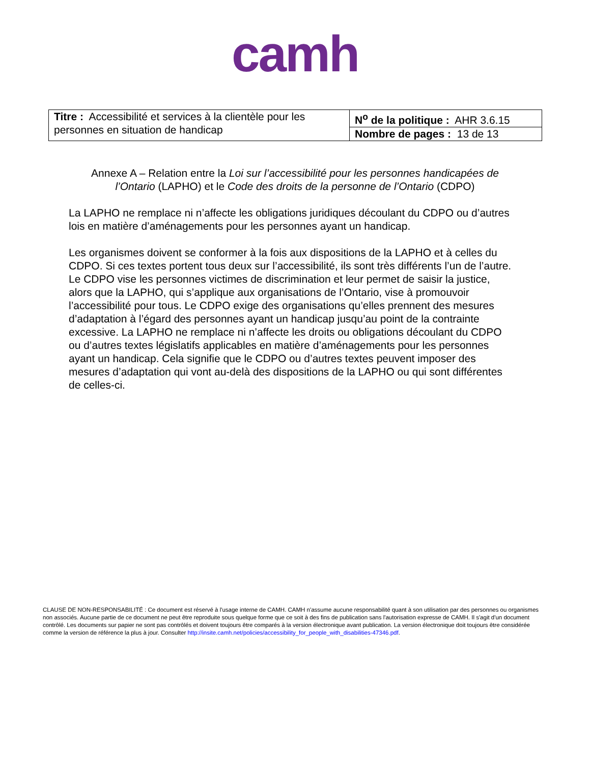camh
| Titre : Accessibilité et services à la clientèle pour les personnes en situation de handicap | N<sup>o</sup> de la politique : AHR 3.6.15 |
| | Nombre de pages : 13 de 13 |
Annexe A – Relation entre la Loi sur l’accessibilité pour les personnes handicapées de l’Ontario (LAPHO) et le Code des droits de la personne de l’Ontario (CDPO)
La LAPHO ne remplace ni n’affecte les obligations juridiques découlant du CDPO ou d’autres lois en matière d’aménagements pour les personnes ayant un handicap.
Les organismes doivent se conformer à la fois aux dispositions de la LAPHO et à celles du CDPO. Si ces textes portent tous deux sur l’accessibilité, ils sont très différents l’un de l’autre. Le CDPO vise les personnes victimes de discrimination et leur permet de saisir la justice, alors que la LAPHO, qui s’applique aux organisations de l’Ontario, vise à promouvoir l’accessibilité pour tous. Le CDPO exige des organisations qu’elles prennent des mesures d’adaptation à l’égard des personnes ayant un handicap jusqu’au point de la contrainte excessive. La LAPHO ne remplace ni n’affecte les droits ou obligations découlant du CDPO ou d’autres textes législatifs applicables en matière d’aménagements pour les personnes ayant un handicap. Cela signifie que le CDPO ou d’autres textes peuvent imposer des mesures d’adaptation qui vont au-delà des dispositions de la LAPHO ou qui sont différentes de celles-ci.
CLAUSE DE NON-RESPONSABILITÉ : Ce document est réservé à l'usage interne de CAMH. CAMH n'assume aucune responsabilité quant à son utilisation par des personnes ou organismes non associés. Aucune partie de ce document ne peut être reproduite sous quelque forme que ce soit à des fins de publication sans l'autorisation expresse de CAMH. Il s'agit d'un document contrôlé. Les documents sur papier ne sont pas contrôlés et doivent toujours être comparés à la version électronique avant publication. La version électronique doit toujours être considérée comme la version de référence la plus à jour. Consulter http://insite.camh.net/policies/accessibility_for_people_with_disabilities-47346.pdf.